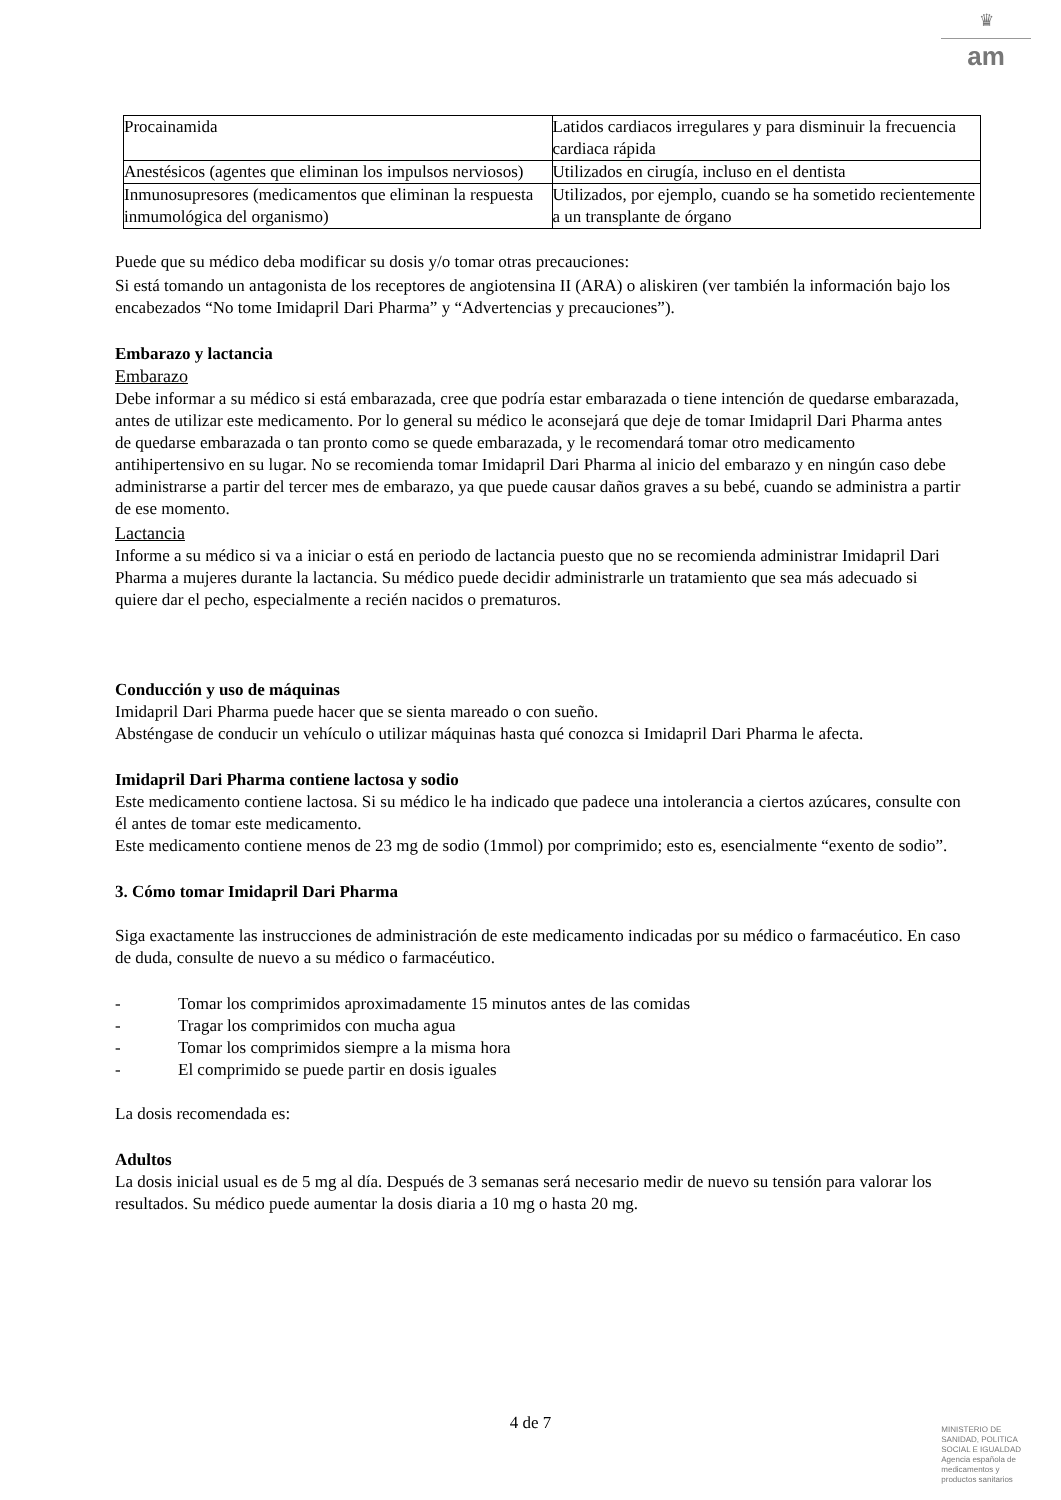♛
am
| Procainamida | Latidos cardiacos irregulares y para disminuir la frecuencia cardiaca rápida |
| Anestésicos (agentes que eliminan los impulsos nerviosos) | Utilizados en cirugía, incluso en el dentista |
| Inmunosupresores (medicamentos que eliminan la respuesta inmumológica del organismo) | Utilizados, por ejemplo, cuando se ha sometido recientemente a un transplante de órgano |
Puede que su médico deba modificar su dosis y/o tomar otras precauciones:
Si está tomando un antagonista de los receptores de angiotensina II (ARA) o aliskiren (ver también la información bajo los encabezados “No tome Imidapril Dari Pharma” y “Advertencias y precauciones”).
Embarazo y lactancia
Embarazo
Debe informar a su médico si está embarazada, cree que podría estar embarazada o tiene intención de quedarse embarazada, antes de utilizar este medicamento. Por lo general su médico le aconsejará que deje de tomar Imidapril Dari Pharma antes de quedarse embarazada o tan pronto como se quede embarazada, y le recomendará tomar otro medicamento antihipertensivo en su lugar. No se recomienda tomar Imidapril Dari Pharma al inicio del embarazo y en ningún caso debe administrarse a partir del tercer mes de embarazo, ya que puede causar daños graves a su bebé, cuando se administra a partir de ese momento.
Lactancia
Informe a su médico si va a iniciar o está en periodo de lactancia puesto que no se recomienda administrar Imidapril Dari Pharma a mujeres durante la lactancia. Su médico puede decidir administrarle un tratamiento que sea más adecuado si quiere dar el pecho, especialmente a recién nacidos o prematuros.
Conducción y uso de máquinas
Imidapril Dari Pharma puede hacer que se sienta mareado o con sueño.
Absténgase de conducir un vehículo o utilizar máquinas hasta qué conozca si Imidapril Dari Pharma le afecta.
Imidapril Dari Pharma contiene lactosa y sodio
Este medicamento contiene lactosa. Si su médico le ha indicado que padece una intolerancia a ciertos azúcares, consulte con él antes de tomar este medicamento.
Este medicamento contiene menos de 23 mg de sodio (1mmol) por comprimido; esto es, esencialmente “exento de sodio”.
3. Cómo tomar Imidapril Dari Pharma
Siga exactamente las instrucciones de administración de este medicamento indicadas por su médico o farmacéutico. En caso de duda, consulte de nuevo a su médico o farmacéutico.
- Tomar los comprimidos aproximadamente 15 minutos antes de las comidas
- Tragar los comprimidos con mucha agua
- Tomar los comprimidos siempre a la misma hora
- El comprimido se puede partir en dosis iguales
La dosis recomendada es:
Adultos
La dosis inicial usual es de 5 mg al día. Después de 3 semanas será necesario medir de nuevo su tensión para valorar los resultados. Su médico puede aumentar la dosis diaria a 10 mg o hasta 20 mg.
4 de 7
MINISTERIO DE
SANIDAD, POLITICA
SOCIAL E IGUALDAD
Agencia española de
medicamentos y
productos sanitarios